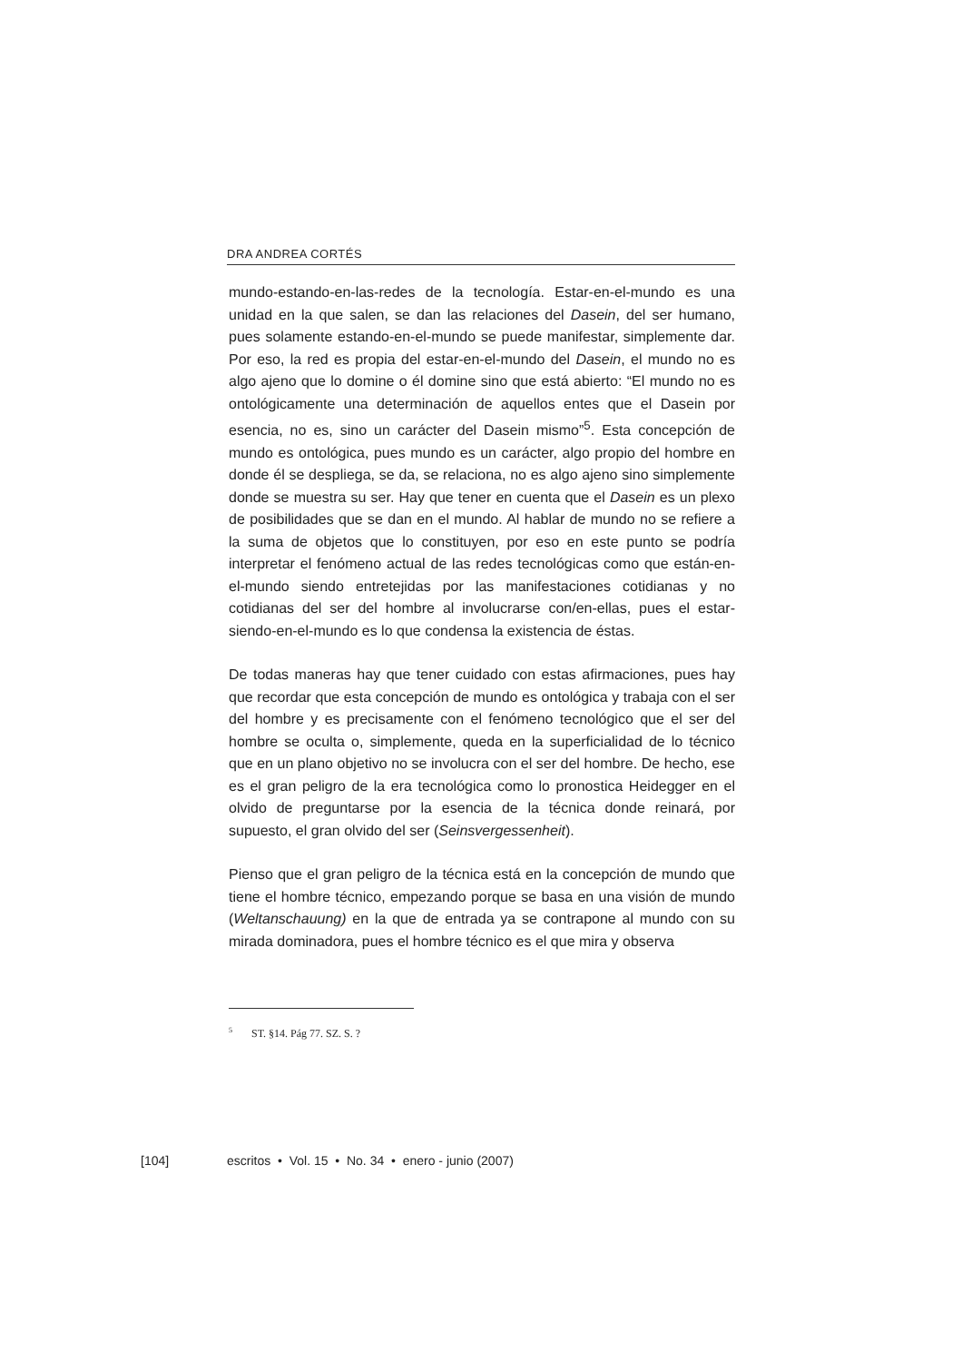DRA ANDREA CORTÉS
mundo-estando-en-las-redes de la tecnología. Estar-en-el-mundo es una unidad en la que salen, se dan las relaciones del Dasein, del ser humano, pues solamente estando-en-el-mundo se puede manifestar, simplemente dar. Por eso, la red es propia del estar-en-el-mundo del Dasein, el mundo no es algo ajeno que lo domine o él domine sino que está abierto: “El mundo no es ontológicamente una determinación de aquellos entes que el Dasein por esencia, no es, sino un carácter del Dasein mismo”<sup>5</sup>. Esta concepción de mundo es ontológica, pues mundo es un carácter, algo propio del hombre en donde él se despliega, se da, se relaciona, no es algo ajeno sino simplemente donde se muestra su ser. Hay que tener en cuenta que el Dasein es un plexo de posibilidades que se dan en el mundo. Al hablar de mundo no se refiere a la suma de objetos que lo constituyen, por eso en este punto se podría interpretar el fenómeno actual de las redes tecnológicas como que están-en-el-mundo siendo entretejidas por las manifestaciones cotidianas y no cotidianas del ser del hombre al involucrarse con/en-ellas, pues el estar-siendo-en-el-mundo es lo que condensa la existencia de éstas.
De todas maneras hay que tener cuidado con estas afirmaciones, pues hay que recordar que esta concepción de mundo es ontológica y trabaja con el ser del hombre y es precisamente con el fenómeno tecnológico que el ser del hombre se oculta o, simplemente, queda en la superficialidad de lo técnico que en un plano objetivo no se involucra con el ser del hombre. De hecho, ese es el gran peligro de la era tecnológica como lo pronostica Heidegger en el olvido de preguntarse por la esencia de la técnica donde reinará, por supuesto, el gran olvido del ser (Seinsvergessenheit).
Pienso que el gran peligro de la técnica está en la concepción de mundo que tiene el hombre técnico, empezando porque se basa en una visión de mundo (Weltanschauung) en la que de entrada ya se contrapone al mundo con su mirada dominadora, pues el hombre técnico es el que mira y observa
<sup>5</sup> ST. §14. Pág 77. SZ. S. ?
[104] escritos • Vol. 15 • No. 34 • enero - junio (2007)